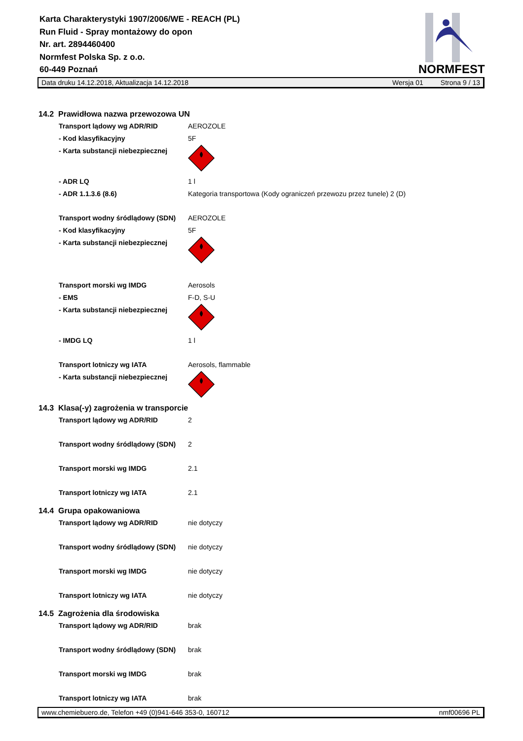Karta Charakterystyki 1907/2006/WE - REACH (PL)
Run Fluid - Spray montażowy do opon
Nr. art. 2894460400
Normfest Polska Sp. z o.o.
60-449 Poznań
NORMFEST
Data druku 14.12.2018, Aktualizacja 14.12.2018 Wersja 01 Strona 9 / 13
14.2 Prawidłowa nazwa przewozowa UN
| Transport lądowy wg ADR/RID | AEROZOLE |
| - Kod klasyfikacyjny | 5F |
| - Karta substancji niebezpiecznej | |
| - ADR LQ | 1 l |
| - ADR 1.1.3.6 (8.6) | Kategoria transportowa (Kody ograniczeń przewozu przez tunele) 2 (D) |
| Transport wodny śródlądowy (SDN) | AEROZOLE |
| - Kod klasyfikacyjny | 5F |
| - Karta substancji niebezpiecznej | |
| Transport morski wg IMDG | Aerosols |
| - EMS | F-D, S-U |
| - Karta substancji niebezpiecznej | |
| - IMDG LQ | 1 l |
| Transport lotniczy wg IATA | Aerosols, flammable |
| - Karta substancji niebezpiecznej | |
14.3 Klasa(-y) zagrożenia w transporcie
| Transport lądowy wg ADR/RID | 2 |
| Transport wodny śródlądowy (SDN) | 2 |
| Transport morski wg IMDG | 2.1 |
| Transport lotniczy wg IATA | 2.1 |
14.4 Grupa opakowaniowa
| Transport lądowy wg ADR/RID | nie dotyczy |
| Transport wodny śródlądowy (SDN) | nie dotyczy |
| Transport morski wg IMDG | nie dotyczy |
| Transport lotniczy wg IATA | nie dotyczy |
14.5 Zagrożenia dla środowiska
| Transport lądowy wg ADR/RID | brak |
| Transport wodny śródlądowy (SDN) | brak |
| Transport morski wg IMDG | brak |
| Transport lotniczy wg IATA | brak |
www.chemiebuero.de, Telefon +49 (0)941-646 353-0, 160712 nmf00696 PL